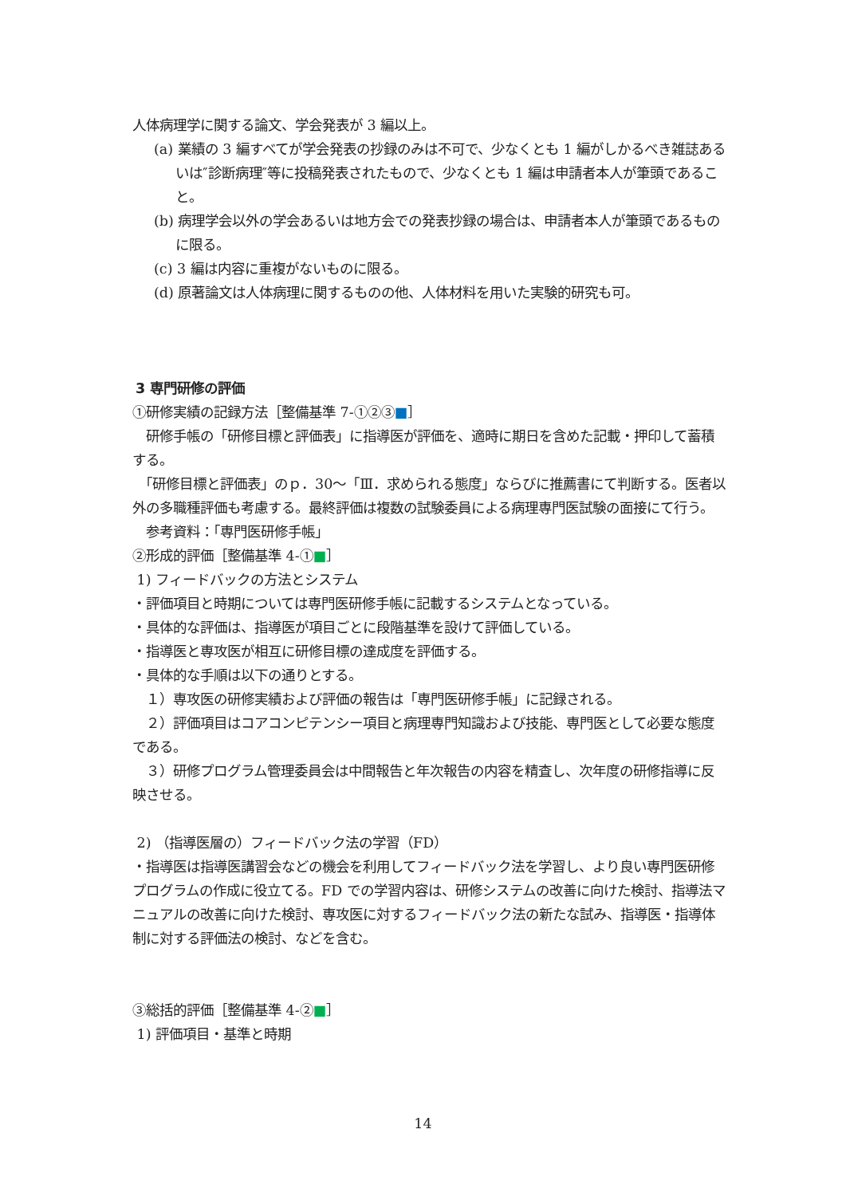人体病理学に関する論文、学会発表が 3 編以上。
(a) 業績の 3 編すべてが学会発表の抄録のみは不可で、少なくとも 1 編がしかるべき雑誌あるいは″診断病理″等に投稿発表されたもので、少なくとも 1 編は申請者本人が筆頭であること。
(b) 病理学会以外の学会あるいは地方会での発表抄録の場合は、申請者本人が筆頭であるものに限る。
(c) 3 編は内容に重複がないものに限る。
(d) 原著論文は人体病理に関するものの他、人体材料を用いた実験的研究も可。
3 専門研修の評価
①研修実績の記録方法［整備基準 7-①②③■］
　研修手帳の「研修目標と評価表」に指導医が評価を、適時に期日を含めた記載・押印して蓄積する。
　「研修目標と評価表」のｐ．30～「Ⅲ．求められる態度」ならびに推薦書にて判断する。医者以外の多職種評価も考慮する。最終評価は複数の試験委員による病理専門医試験の面接にて行う。
　参考資料：「専門医研修手帳」
②形成的評価［整備基準 4-①■］
1) フィードバックの方法とシステム
・評価項目と時期については専門医研修手帳に記載するシステムとなっている。
・具体的な評価は、指導医が項目ごとに段階基準を設けて評価している。
・指導医と専攻医が相互に研修目標の達成度を評価する。
・具体的な手順は以下の通りとする。
　１）専攻医の研修実績および評価の報告は「専門医研修手帳」に記録される。
　２）評価項目はコアコンピテンシー項目と病理専門知識および技能、専門医として必要な態度である。
　３）研修プログラム管理委員会は中間報告と年次報告の内容を精査し、次年度の研修指導に反映させる。
2) （指導医層の）フィードバック法の学習（FD）
・指導医は指導医講習会などの機会を利用してフィードバック法を学習し、より良い専門医研修プログラムの作成に役立てる。FD での学習内容は、研修システムの改善に向けた検討、指導法マニュアルの改善に向けた検討、専攻医に対するフィードバック法の新たな試み、指導医・指導体制に対する評価法の検討、などを含む。
③総括的評価［整備基準 4-②■］
1) 評価項目・基準と時期
14